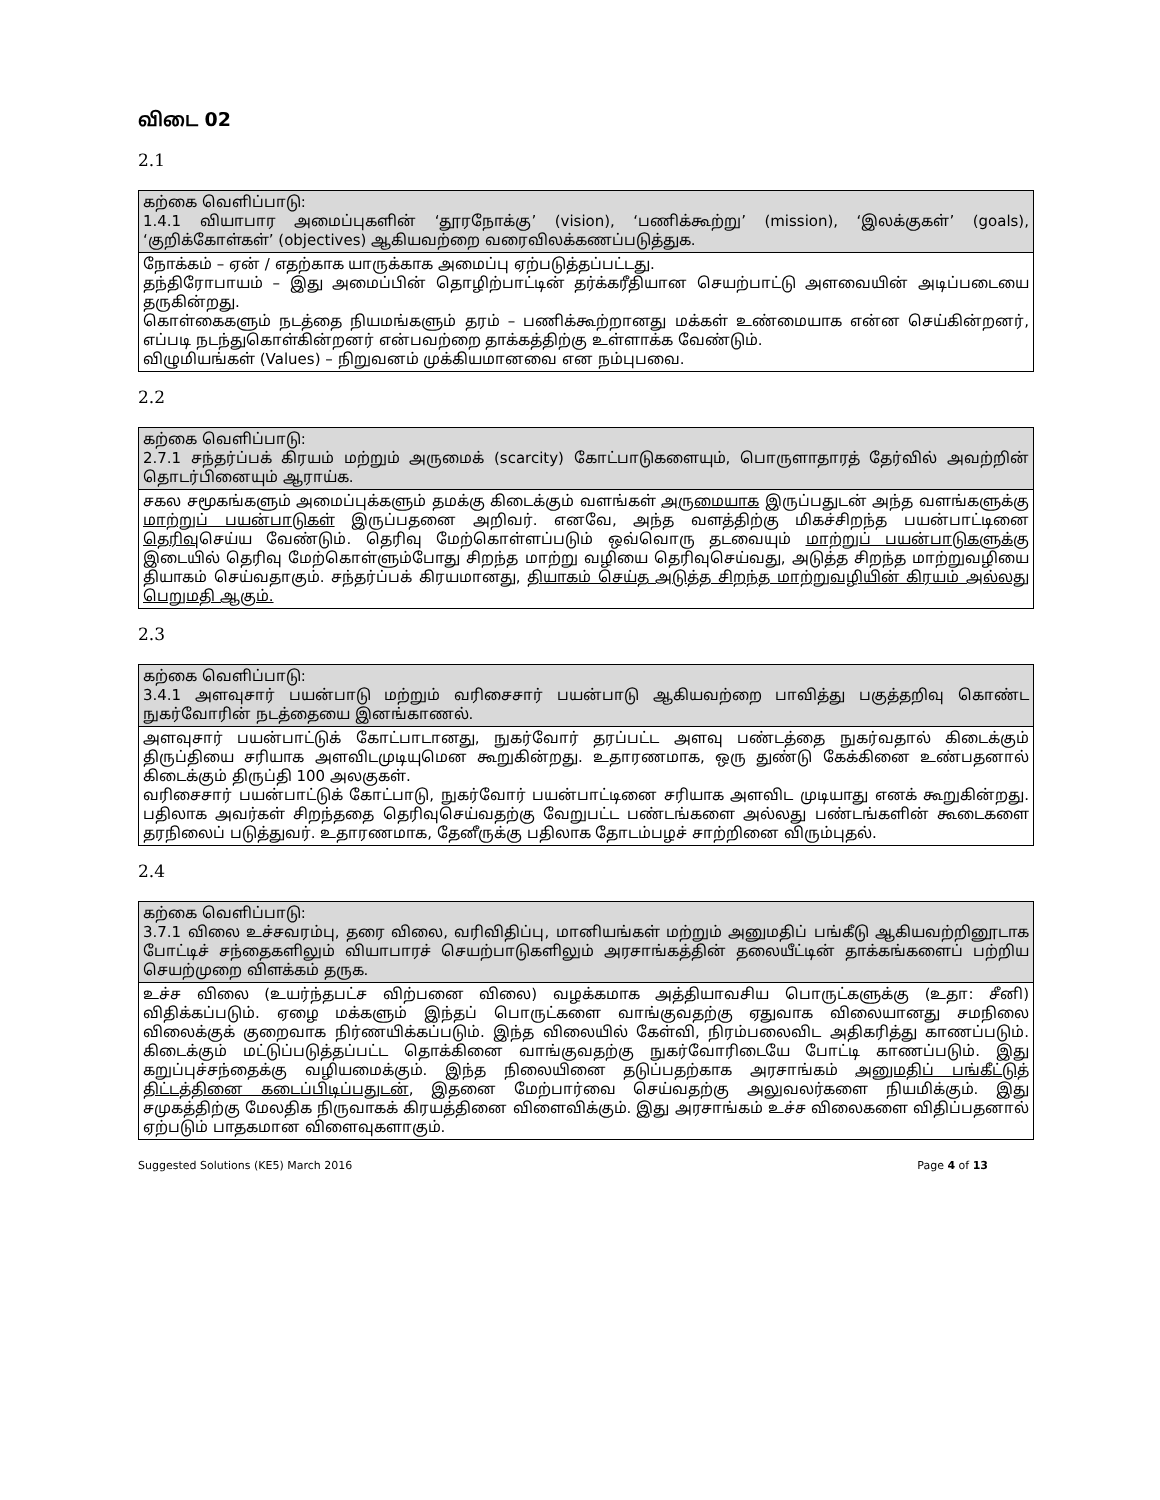விடை 02
2.1
| கற்கை வெளிப்பாடு: 1.4.1 வியாபார அமைப்புகளின் ‘தூரநோக்கு’ (vision), ‘பணிக்கூற்று’ (mission), ‘இலக்குகள்’ (goals), ‘குறிக்கோள்கள்’ (objectives) ஆகியவற்றை வரைவிலக்கணப்படுத்துக. |
| நோக்கம் – ஏன் / எதற்காக யாருக்காக அமைப்பு ஏற்படுத்தப்பட்டது. தந்திரோபாயம் – இது அமைப்பின் தொழிற்பாட்டின் தர்க்கரீதியான செயற்பாட்டு அளவையின் அடிப்படையை தருகின்றது. கொள்கைகளும் நடத்தை நியமங்களும் தரம் – பணிக்கூற்றானது மக்கள் உண்மையாக என்ன செய்கின்றனர், எப்படி நடந்துகொள்கின்றனர் என்பவற்றை தாக்கத்திற்கு உள்ளாக்க வேண்டும். விழுமியங்கள் (Values) – நிறுவனம் முக்கியமானவை என நம்புபவை. |
2.2
| கற்கை வெளிப்பாடு: 2.7.1 சந்தர்ப்பக் கிரயம் மற்றும் அருமைக் (scarcity) கோட்பாடுகளையும், பொருளாதாரத் தேர்வில் அவற்றின் தொடர்பினையும் ஆராய்க. |
| சகல சமூகங்களும் அமைப்புக்களும் தமக்கு கிடைக்கும் வளங்கள் அருமையாக இருப்பதுடன் அந்த வளங்களுக்கு மாற்றுப் பயன்பாடுகள் இருப்பதனை அறிவர். எனவே, அந்த வளத்திற்கு மிகச்சிறந்த பயன்பாட்டினை தெரிவு செய்ய வேண்டும். தெரிவு மேற்கொள்ளப்படும் ஒவ்வொரு தடவையும் மாற்றுப் பயன்பாடுகளுக்கு இடையில் தெரிவு மேற்கொள்ளும்போது சிறந்த மாற்று வழியை தெரிவுசெய்வது, அடுத்த சிறந்த மாற்றுவழியை தியாகம் செய்வதாகும். சந்தர்ப்பக் கிரயமானது, தியாகம் செய்த அடுத்த சிறந்த மாற்றுவழியின் கிரயம் அல்லது பெறுமதி ஆகும். |
2.3
| கற்கை வெளிப்பாடு: 3.4.1 அளவுசார் பயன்பாடு மற்றும் வரிசைசார் பயன்பாடு ஆகியவற்றை பாவித்து பகுத்தறிவு கொண்ட நுகர்வோரின் நடத்தையை இனங்காணல். |
| அளவுசார் பயன்பாட்டுக் கோட்பாடானது, நுகர்வோர் தரப்பட்ட அளவு பண்டத்தை நுகர்வதால் கிடைக்கும் திருப்தியை சரியாக அளவிடமுடியுமென கூறுகின்றது. உதாரணமாக, ஒரு துண்டு கேக்கினை உண்பதனால் கிடைக்கும் திருப்தி 100 அலகுகள். வரிசைசார் பயன்பாட்டுக் கோட்பாடு, நுகர்வோர் பயன்பாட்டினை சரியாக அளவிட முடியாது எனக் கூறுகின்றது. பதிலாக அவர்கள் சிறந்ததை தெரிவுசெய்வதற்கு வேறுபட்ட பண்டங்களை அல்லது பண்டங்களின் கூடைகளை தரநிலைப் படுத்துவர். உதாரணமாக, தேனீருக்கு பதிலாக தோடம்பழச் சாற்றினை விரும்புதல். |
2.4
| கற்கை வெளிப்பாடு: 3.7.1 விலை உச்சவரம்பு, தரை விலை, வரிவிதிப்பு, மானியங்கள் மற்றும் அனுமதிப் பங்கீடு ஆகியவற்றினூடாக போட்டிச் சந்தைகளிலும் வியாபாரச் செயற்பாடுகளிலும் அரசாங்கத்தின் தலையீட்டின் தாக்கங்களைப் பற்றிய செயற்முறை விளக்கம் தருக. |
| உச்ச விலை (உயர்ந்தபட்ச விற்பனை விலை) வழக்கமாக அத்தியாவசிய பொருட்களுக்கு (உதா: சீனி) விதிக்கப்படும். ஏழை மக்களும் இந்தப் பொருட்களை வாங்குவதற்கு ஏதுவாக விலையானது சமநிலை விலைக்குக் குறைவாக நிர்ணயிக்கப்படும். இந்த விலையில் கேள்வி, நிரம்பலைவிட அதிகரித்து காணப்படும். கிடைக்கும் மட்டுப்படுத்தப்பட்ட தொக்கினை வாங்குவதற்கு நுகர்வோரிடையே போட்டி காணப்படும். இது கறுப்புச்சந்தைக்கு வழியமைக்கும். இந்த நிலையினை தடுப்பதற்காக அரசாங்கம் அனுமதிப் பங்கீட்டுத் திட்டத்தினை கடைப்பிடிப்பதுடன் , இதனை மேற்பார்வை செய்வதற்கு அலுவலர்களை நியமிக்கும். இது சமுகத்திற்கு மேலதிக நிருவாகக் கிரயத்தினை விளைவிக்கும். இது அரசாங்கம் உச்ச விலைகளை விதிப்பதனால் ஏற்படும் பாதகமான விளைவுகளாகும். |
Suggested Solutions (KE5) March 2016 Page 4 of 13